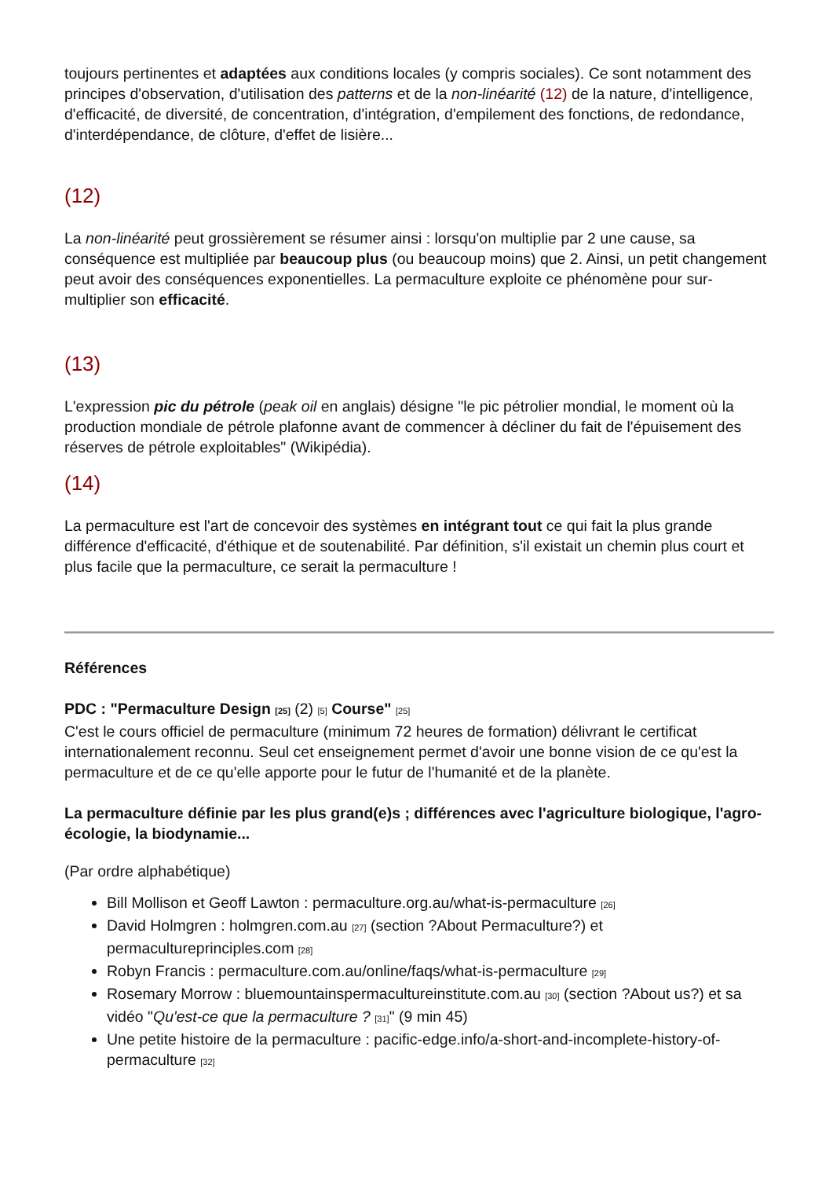toujours pertinentes et adaptées aux conditions locales (y compris sociales). Ce sont notamment des principes d'observation, d'utilisation des patterns et de la non-linéarité (12) de la nature, d'intelligence, d'efficacité, de diversité, de concentration, d'intégration, d'empilement des fonctions, de redondance, d'interdépendance, de clôture, d'effet de lisière...
(12)
La non-linéarité peut grossièrement se résumer ainsi : lorsqu'on multiplie par 2 une cause, sa conséquence est multipliée par beaucoup plus (ou beaucoup moins) que 2. Ainsi, un petit changement peut avoir des conséquences exponentielles. La permaculture exploite ce phénomène pour sur-multiplier son efficacité.
(13)
L'expression pic du pétrole (peak oil en anglais) désigne "le pic pétrolier mondial, le moment où la production mondiale de pétrole plafonne avant de commencer à décliner du fait de l'épuisement des réserves de pétrole exploitables" (Wikipédia).
(14)
La permaculture est l'art de concevoir des systèmes en intégrant tout ce qui fait la plus grande différence d'efficacité, d'éthique et de soutenabilité. Par définition, s'il existait un chemin plus court et plus facile que la permaculture, ce serait la permaculture !
Références
PDC : "Permaculture Design [25] (2) [5] Course" [25]
C'est le cours officiel de permaculture (minimum 72 heures de formation) délivrant le certificat internationalement reconnu. Seul cet enseignement permet d'avoir une bonne vision de ce qu'est la permaculture et de ce qu'elle apporte pour le futur de l'humanité et de la planète.
La permaculture définie par les plus grand(e)s ; différences avec l'agriculture biologique, l'agro-écologie, la biodynamie...
(Par ordre alphabétique)
Bill Mollison et Geoff Lawton : permaculture.org.au/what-is-permaculture [26]
David Holmgren : holmgren.com.au [27] (section ?About Permaculture?) et permacultureprinciples.com [28]
Robyn Francis : permaculture.com.au/online/faqs/what-is-permaculture [29]
Rosemary Morrow : bluemountainspermacultureinstitute.com.au [30] (section ?About us?) et sa vidéo "Qu'est-ce que la permaculture ? [31]" (9 min 45)
Une petite histoire de la permaculture : pacific-edge.info/a-short-and-incomplete-history-of-permaculture [32]